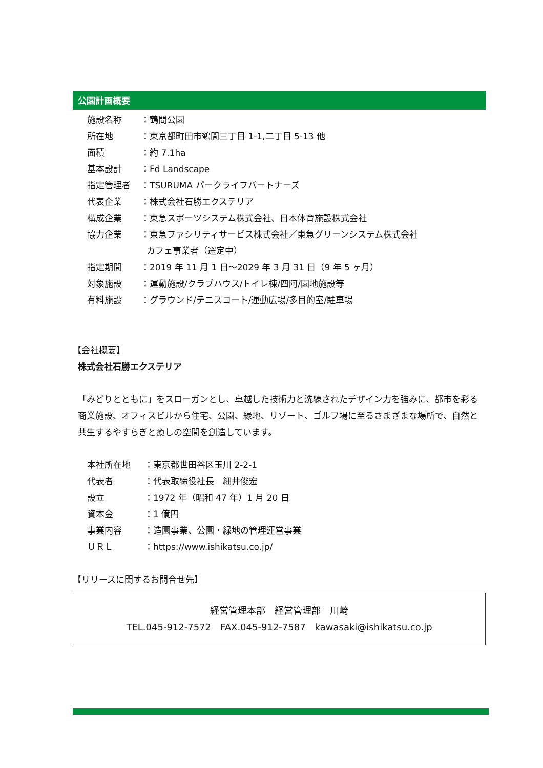公園計画概要
施設名称 ：鶴間公園
所在地 ：東京都町田市鶴間三丁目 1-1,二丁目 5-13 他
面積 ：約 7.1ha
基本設計 ：Fd Landscape
指定管理者 ：TSURUMA パークライフパートナーズ
代表企業 ：株式会社石勝エクステリア
構成企業 ：東急スポーツシステム株式会社、日本体育施設株式会社
協力企業 ：東急ファシリティサービス株式会社／東急グリーンシステム株式会社
カフェ事業者（選定中）
指定期間 ：2019 年 11 月 1 日～2029 年 3 月 31 日（9 年 5 ヶ月）
対象施設 ：運動施設/クラブハウス/トイレ棟/四阿/園地施設等
有料施設 ：グラウンド/テニスコート/運動広場/多目的室/駐車場
【会社概要】
株式会社石勝エクステリア
「みどりとともに」をスローガンとし、卓越した技術力と洗練されたデザイン力を強みに、都市を彩る商業施設、オフィスビルから住宅、公園、緑地、リゾート、ゴルフ場に至るさまざまな場所で、自然と共生するやすらぎと癒しの空間を創造しています。
本社所在地 ：東京都世田谷区玉川 2-2-1
代表者 ：代表取締役社長　細井俊宏
設立 ：1972 年（昭和 47 年）1 月 20 日
資本金 ：1 億円
事業内容 ：造園事業、公園・緑地の管理運営事業
ＵＲＬ ：https://www.ishikatsu.co.jp/
【リリースに関するお問合せ先】
経営管理本部　経営管理部　川崎
TEL.045-912-7572　FAX.045-912-7587　kawasaki@ishikatsu.co.jp